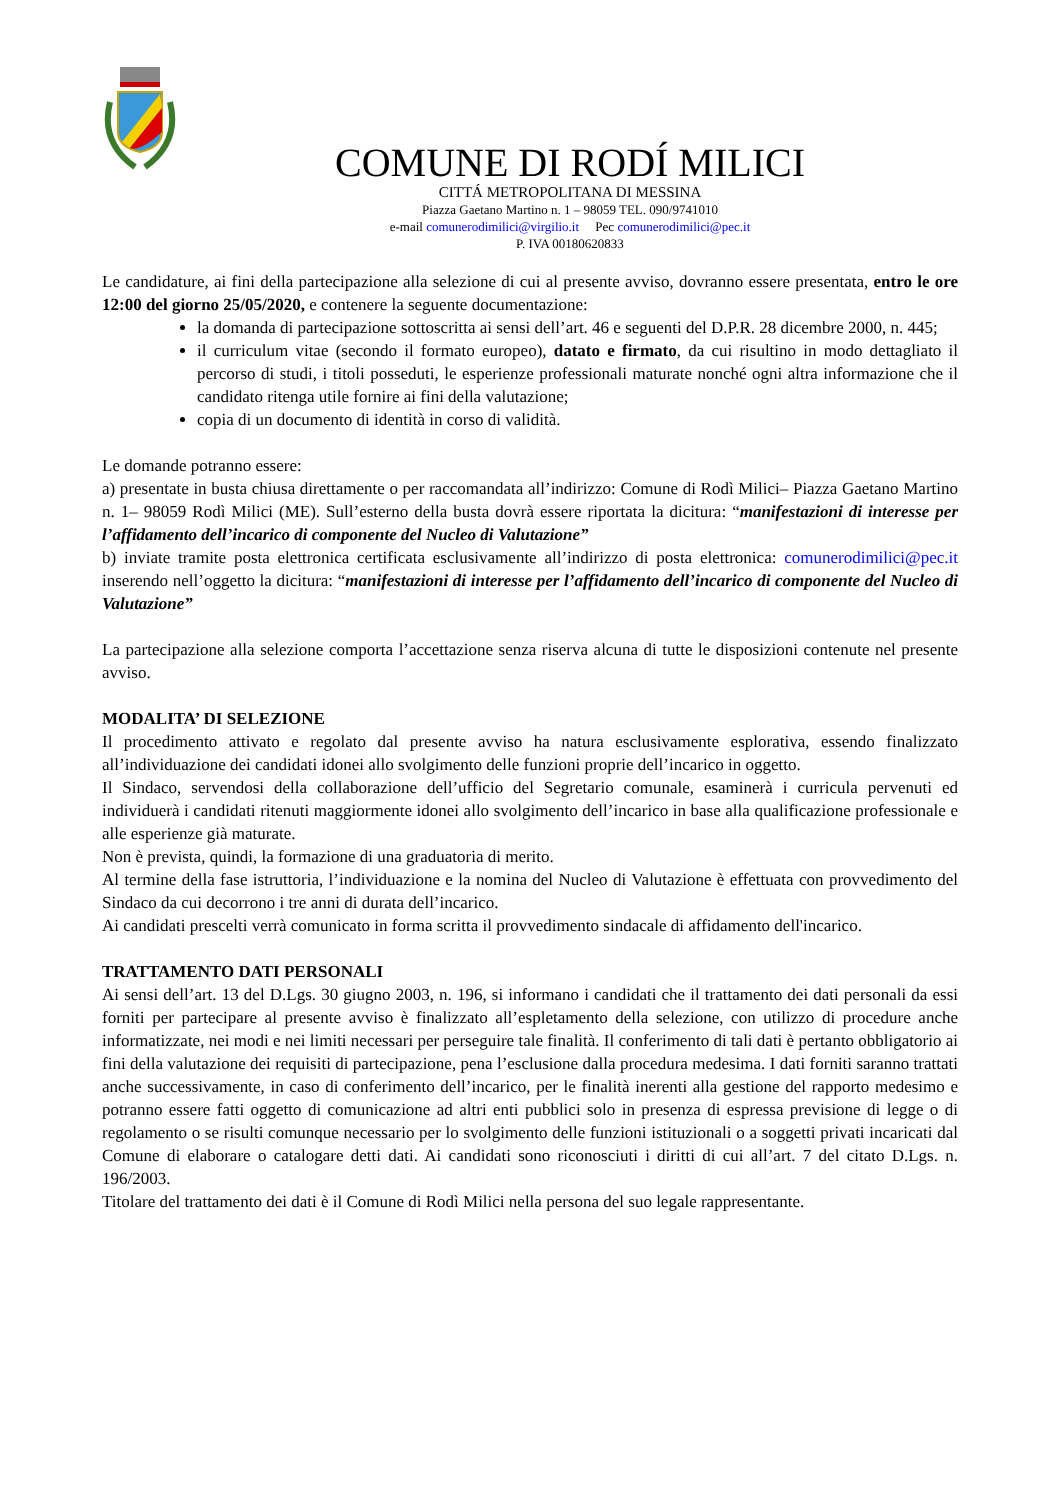COMUNE DI RODÍ MILICI
CITTÁ METROPOLITANA DI MESSINA
Piazza Gaetano Martino n. 1 – 98059 TEL. 090/9741010
e-mail comunerodimilici@virgilio.it Pec comunerodimilici@pec.it
P. IVA 00180620833
Le candidature, ai fini della partecipazione alla selezione di cui al presente avviso, dovranno essere presentata, entro le ore 12:00 del giorno 25/05/2020, e contenere la seguente documentazione:
la domanda di partecipazione sottoscritta ai sensi dell’art. 46 e seguenti del D.P.R. 28 dicembre 2000, n. 445;
il curriculum vitae (secondo il formato europeo), datato e firmato, da cui risultino in modo dettagliato il percorso di studi, i titoli posseduti, le esperienze professionali maturate nonché ogni altra informazione che il candidato ritenga utile fornire ai fini della valutazione;
copia di un documento di identità in corso di validità.
Le domande potranno essere:
a) presentate in busta chiusa direttamente o per raccomandata all’indirizzo: Comune di Rodì Milici– Piazza Gaetano Martino n. 1– 98059 Rodì Milici (ME). Sull’esterno della busta dovrà essere riportata la dicitura: “manifestazioni di interesse per l’affidamento dell’incarico di componente del Nucleo di Valutazione”
b) inviate tramite posta elettronica certificata esclusivamente all’indirizzo di posta elettronica: comunerodimilici@pec.it inserendo nell’oggetto la dicitura: “manifestazioni di interesse per l’affidamento dell’incarico di componente del Nucleo di Valutazione”
La partecipazione alla selezione comporta l’accettazione senza riserva alcuna di tutte le disposizioni contenute nel presente avviso.
MODALITA’ DI SELEZIONE
Il procedimento attivato e regolato dal presente avviso ha natura esclusivamente esplorativa, essendo finalizzato all’individuazione dei candidati idonei allo svolgimento delle funzioni proprie dell’incarico in oggetto.
Il Sindaco, servendosi della collaborazione dell’ufficio del Segretario comunale, esaminerà i curricula pervenuti ed individuerà i candidati ritenuti maggiormente idonei allo svolgimento dell’incarico in base alla qualificazione professionale e alle esperienze già maturate.
Non è prevista, quindi, la formazione di una graduatoria di merito.
Al termine della fase istruttoria, l’individuazione e la nomina del Nucleo di Valutazione è effettuata con provvedimento del Sindaco da cui decorrono i tre anni di durata dell’incarico.
Ai candidati prescelti verrà comunicato in forma scritta il provvedimento sindacale di affidamento dell'incarico.
TRATTAMENTO DATI PERSONALI
Ai sensi dell’art. 13 del D.Lgs. 30 giugno 2003, n. 196, si informano i candidati che il trattamento dei dati personali da essi forniti per partecipare al presente avviso è finalizzato all’espletamento della selezione, con utilizzo di procedure anche informatizzate, nei modi e nei limiti necessari per perseguire tale finalità. Il conferimento di tali dati è pertanto obbligatorio ai fini della valutazione dei requisiti di partecipazione, pena l’esclusione dalla procedura medesima. I dati forniti saranno trattati anche successivamente, in caso di conferimento dell’incarico, per le finalità inerenti alla gestione del rapporto medesimo e potranno essere fatti oggetto di comunicazione ad altri enti pubblici solo in presenza di espressa previsione di legge o di regolamento o se risulti comunque necessario per lo svolgimento delle funzioni istituzionali o a soggetti privati incaricati dal Comune di elaborare o catalogare detti dati. Ai candidati sono riconosciuti i diritti di cui all’art. 7 del citato D.Lgs. n. 196/2003.
Titolare del trattamento dei dati è il Comune di Rodì Milici nella persona del suo legale rappresentante.